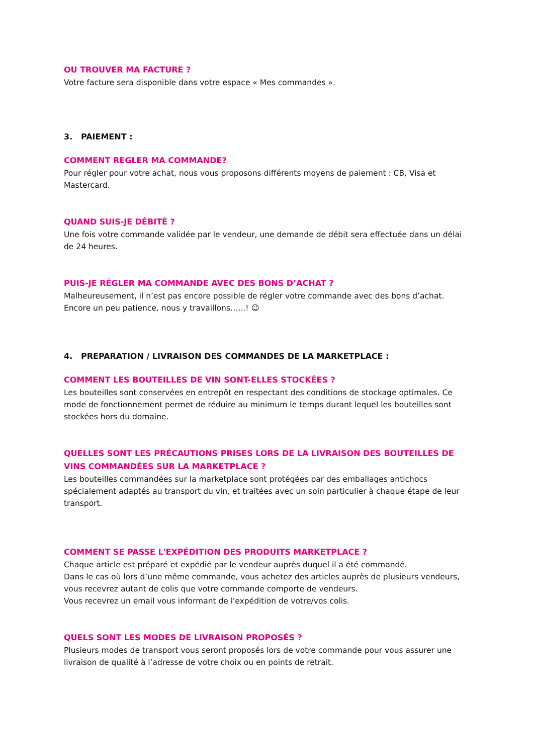OU TROUVER MA FACTURE ?
Votre facture sera disponible dans votre espace « Mes commandes ».
3. PAIEMENT :
COMMENT REGLER MA COMMANDE?
Pour régler pour votre achat, nous vous proposons différents moyens de paiement : CB, Visa et Mastercard.
QUAND SUIS-JE DÉBITÉ ?
Une fois votre commande validée par le vendeur, une demande de débit sera effectuée dans un délai de 24 heures.
PUIS-JE RÉGLER MA COMMANDE AVEC DES BONS D’ACHAT ?
Malheureusement, il n’est pas encore possible de régler votre commande avec des bons d’achat.
Encore un peu patience, nous y travaillons…...! ☺
4. PREPARATION / LIVRAISON DES COMMANDES DE LA MARKETPLACE :
COMMENT LES BOUTEILLES DE VIN SONT-ELLES STOCKÉES ?
Les bouteilles sont conservées en entrepôt en respectant des conditions de stockage optimales. Ce mode de fonctionnement permet de réduire au minimum le temps durant lequel les bouteilles sont stockées hors du domaine.
QUELLES SONT LES PRÉCAUTIONS PRISES LORS DE LA LIVRAISON DES BOUTEILLES DE VINS COMMANDÉES SUR LA MARKETPLACE ?
Les bouteilles commandées sur la marketplace sont protégées par des emballages antichocs spécialement adaptés au transport du vin, et traitées avec un soin particulier à chaque étape de leur transport.
COMMENT SE PASSE L'EXPÉDITION DES PRODUITS MARKETPLACE ?
Chaque article est préparé et expédié par le vendeur auprès duquel il a été commandé.
Dans le cas où lors d’une même commande, vous achetez des articles auprès de plusieurs vendeurs, vous recevrez autant de colis que votre commande comporte de vendeurs.
Vous recevrez un email vous informant de l'expédition de votre/vos colis.
QUELS SONT LES MODES DE LIVRAISON PROPOSÉS ?
Plusieurs modes de transport vous seront proposés lors de votre commande pour vous assurer une livraison de qualité à l’adresse de votre choix ou en points de retrait.